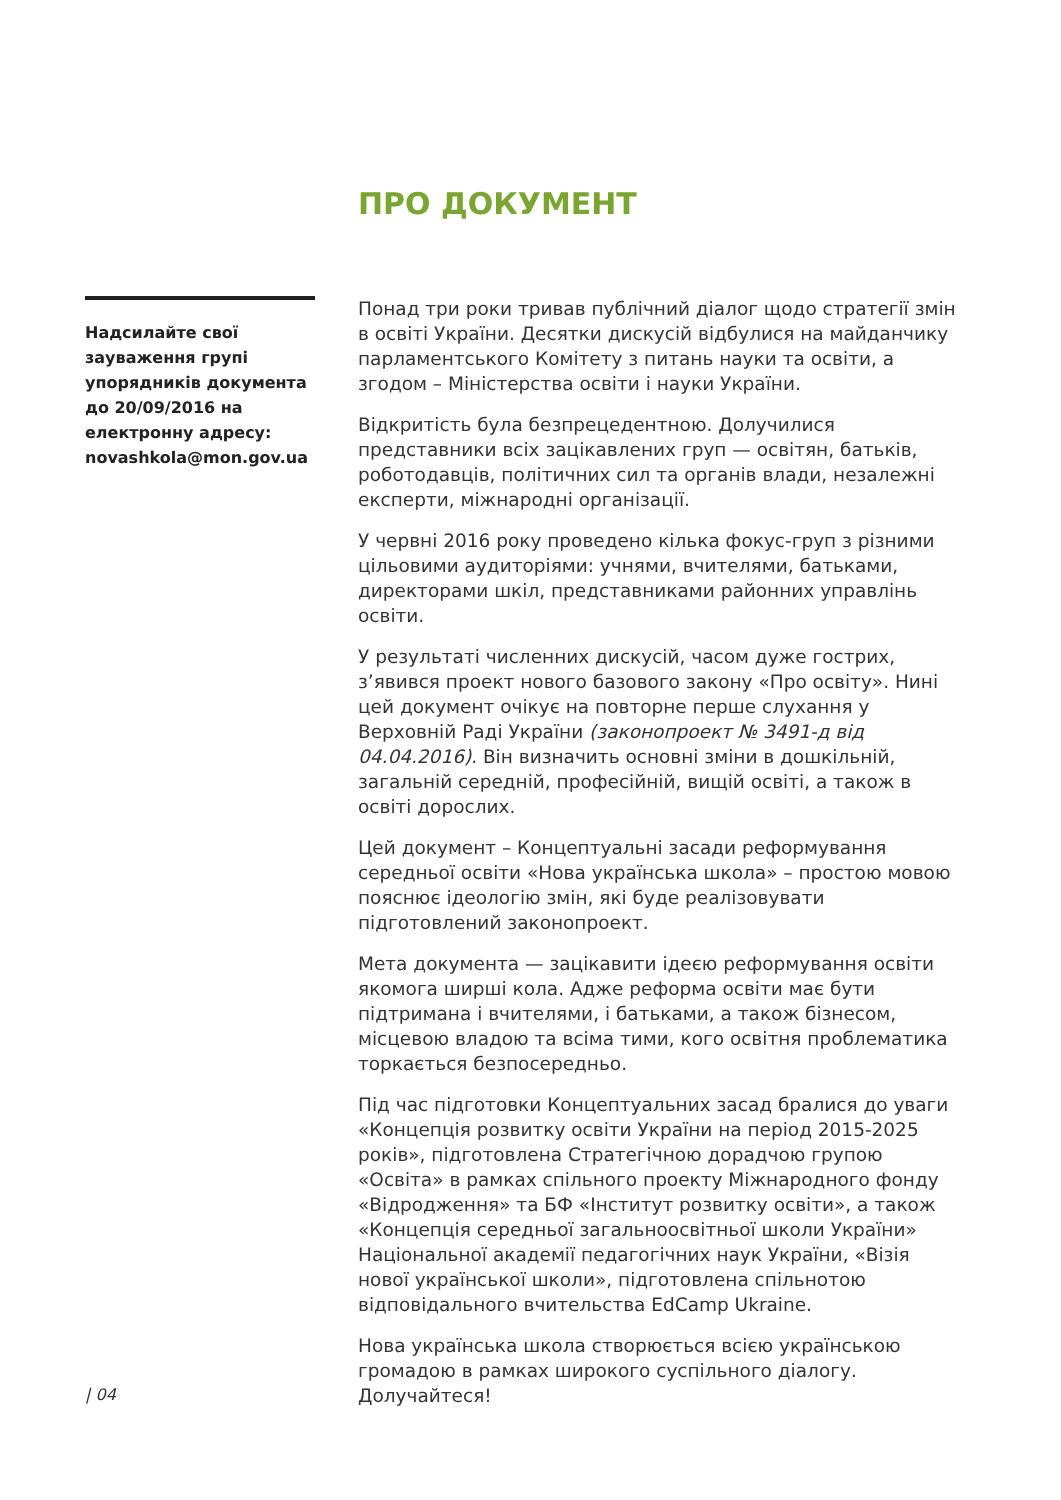ПРО ДОКУМЕНТ
Надсилайте свої зауваження групі упорядників документа до 20/09/2016 на електронну адресу: novashkola@mon.gov.ua
Понад три роки тривав публічний діалог щодо стратегії змін в освіті України. Десятки дискусій відбулися на майданчику парламентського Комітету з питань науки та освіти, а згодом – Міністерства освіти і науки України.
Відкритість була безпрецедентною. Долучилися представники всіх зацікавлених груп — освітян, батьків, роботодавців, політичних сил та органів влади, незалежні експерти, міжнародні організації.
У червні 2016 року проведено кілька фокус-груп з різними цільовими аудиторіями: учнями, вчителями, батьками, директорами шкіл, представниками районних управлінь освіти.
У результаті численних дискусій, часом дуже гострих, з’явився проект нового базового закону «Про освіту». Нині цей документ очікує на повторне перше слухання у Верховній Раді України (законопроект № 3491-д від 04.04.2016). Він визначить основні зміни в дошкільній, загальній середній, професійній, вищій освіті, а також в освіті дорослих.
Цей документ – Концептуальні засади реформування середньої освіти «Нова українська школа» – простою мовою пояснює ідеологію змін, які буде реалізовувати підготовлений законопроект.
Мета документа — зацікавити ідеєю реформування освіти якомога ширші кола. Адже реформа освіти має бути підтримана і вчителями, і батьками, а також бізнесом, місцевою владою та всіма тими, кого освітня проблематика торкається безпосередньо.
Під час підготовки Концептуальних засад бралися до уваги «Концепція розвитку освіти України на період 2015-2025 років», підготовлена Стратегічною дорадчою групою «Освіта» в рамках спільного проекту Міжнародного фонду «Відродження» та БФ «Інститут розвитку освіти», а також «Концепція середньої загальноосвітньої школи України» Національної академії педагогічних наук України, «Візія нової української школи», підготовлена спільнотою відповідального вчительства EdCamp Ukraine.
Нова українська школа створюється всією українською громадою в рамках широкого суспільного діалогу. Долучайтеся!
| 04